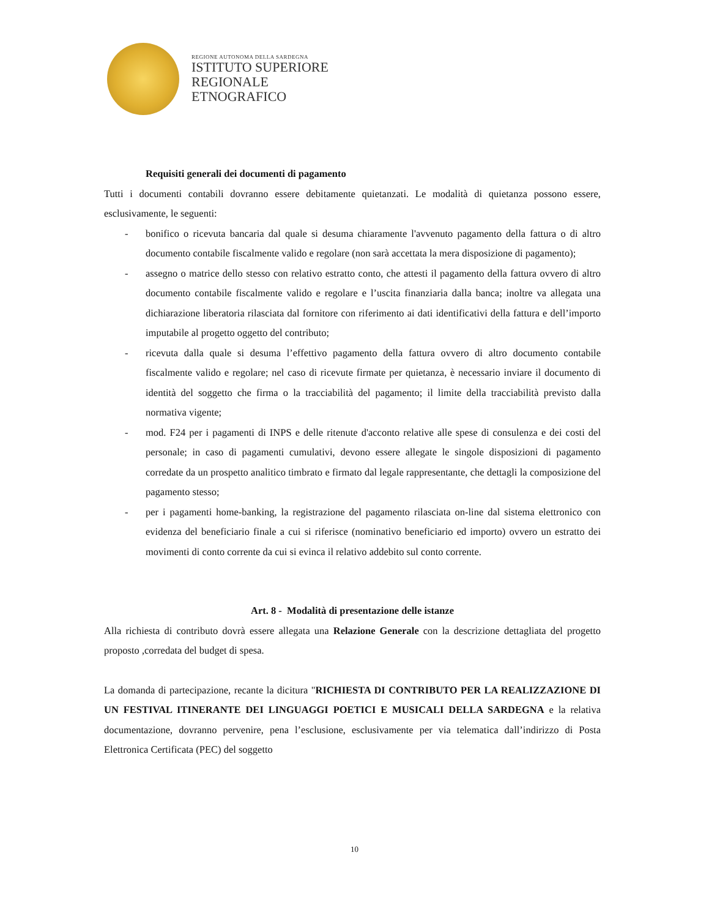REGIONE AUTONOMA DELLA SARDEGNA
ISTITUTO SUPERIORE
REGIONALE
ETNOGRAFICO
Requisiti generali dei documenti di pagamento
Tutti i documenti contabili dovranno essere debitamente quietanzati. Le modalità di quietanza possono essere, esclusivamente, le seguenti:
- bonifico o ricevuta bancaria dal quale si desuma chiaramente l'avvenuto pagamento della fattura o di altro documento contabile fiscalmente valido e regolare (non sarà accettata la mera disposizione di pagamento);
- assegno o matrice dello stesso con relativo estratto conto, che attesti il pagamento della fattura ovvero di altro documento contabile fiscalmente valido e regolare e l’uscita finanziaria dalla banca; inoltre va allegata una dichiarazione liberatoria rilasciata dal fornitore con riferimento ai dati identificativi della fattura e dell’importo imputabile al progetto oggetto del contributo;
- ricevuta dalla quale si desuma l’effettivo pagamento della fattura ovvero di altro documento contabile fiscalmente valido e regolare; nel caso di ricevute firmate per quietanza, è necessario inviare il documento di identità del soggetto che firma o la tracciabilità del pagamento; il limite della tracciabilità previsto dalla normativa vigente;
- mod. F24 per i pagamenti di INPS e delle ritenute d'acconto relative alle spese di consulenza e dei costi del personale; in caso di pagamenti cumulativi, devono essere allegate le singole disposizioni di pagamento corredate da un prospetto analitico timbrato e firmato dal legale rappresentante, che dettagli la composizione del pagamento stesso;
- per i pagamenti home-banking, la registrazione del pagamento rilasciata on-line dal sistema elettronico con evidenza del beneficiario finale a cui si riferisce (nominativo beneficiario ed importo) ovvero un estratto dei movimenti di conto corrente da cui si evinca il relativo addebito sul conto corrente.
Art. 8 - Modalità di presentazione delle istanze
Alla richiesta di contributo dovrà essere allegata una Relazione Generale con la descrizione dettagliata del progetto proposto ,corredata del budget di spesa.
La domanda di partecipazione, recante la dicitura "RICHIESTA DI CONTRIBUTO PER LA REALIZZAZIONE DI UN FESTIVAL ITINERANTE DEI LINGUAGGI POETICI E MUSICALI DELLA SARDEGNA e la relativa documentazione, dovranno pervenire, pena l’esclusione, esclusivamente per via telematica dall’indirizzo di Posta Elettronica Certificata (PEC) del soggetto
10